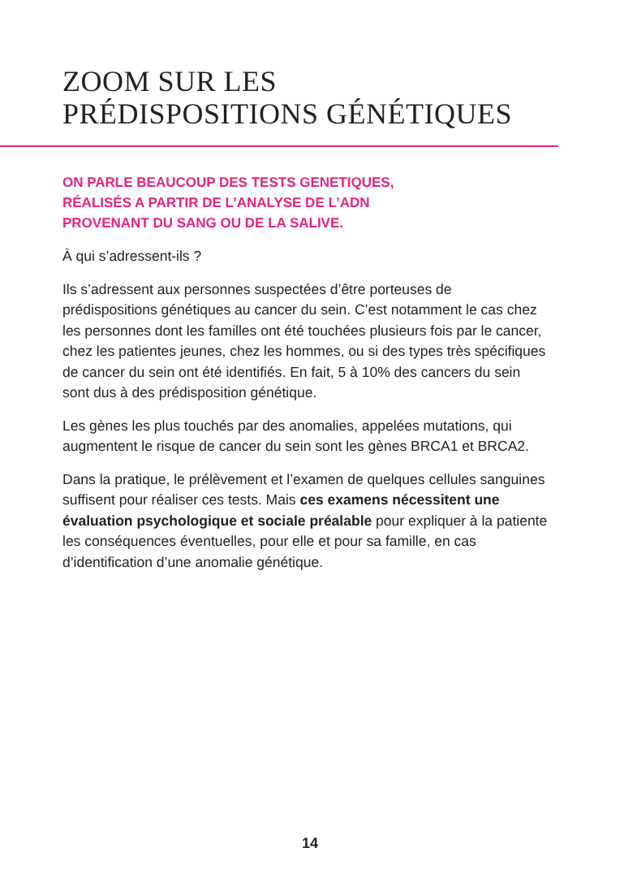ZOOM SUR LES
PRÉDISPOSITIONS GÉNÉTIQUES
ON PARLE BEAUCOUP DES TESTS GENETIQUES,
RÉALISÉS A PARTIR DE L’ANALYSE DE L’ADN
PROVENANT DU SANG OU DE LA SALIVE.
À qui s’adressent-ils ?
Ils s’adressent aux personnes suspectées d’être porteuses de prédispositions génétiques au cancer du sein. C’est notamment le cas chez les personnes dont les familles ont été touchées plusieurs fois par le cancer, chez les patientes jeunes, chez les hommes, ou si des types très spécifiques de cancer du sein ont été identifiés. En fait, 5 à 10% des cancers du sein sont dus à des prédisposition génétique.
Les gènes les plus touchés par des anomalies, appelées mutations, qui augmentent le risque de cancer du sein sont les gènes BRCA1 et BRCA2.
Dans la pratique, le prélèvement et l’examen de quelques cellules sanguines suffisent pour réaliser ces tests. Mais ces examens nécessitent une évaluation psychologique et sociale préalable pour expliquer à la patiente les conséquences éventuelles, pour elle et pour sa famille, en cas d’identification d’une anomalie génétique.
14